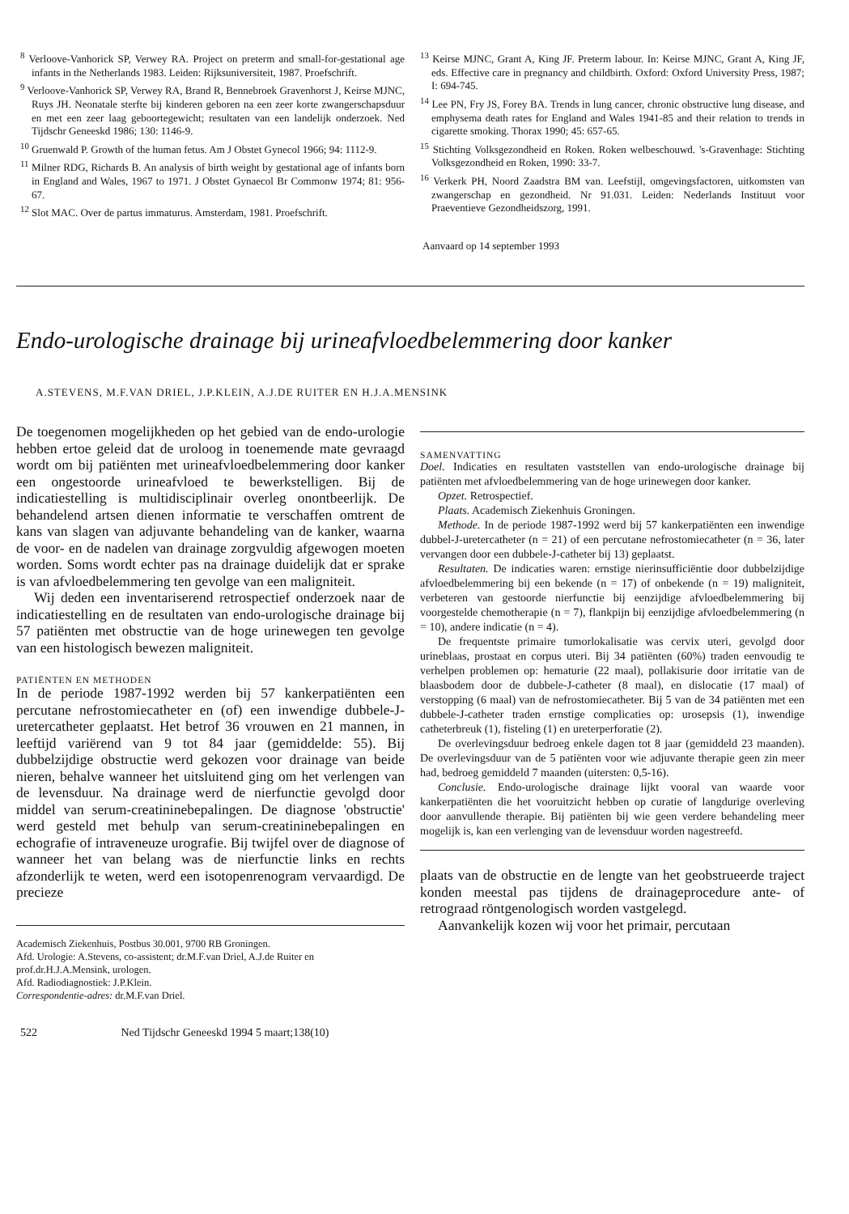<sup>8</sup> Verloove-Vanhorick SP, Verwey RA. Project on preterm and small-for-gestational age infants in the Netherlands 1983. Leiden: Rijksuniversiteit, 1987. Proefschrift.
<sup>9</sup> Verloove-Vanhorick SP, Verwey RA, Brand R, Bennebroek Gravenhorst J, Keirse MJNC, Ruys JH. Neonatale sterfte bij kinderen geboren na een zeer korte zwangerschapsduur en met een zeer laag geboortegewicht; resultaten van een landelijk onderzoek. Ned Tijdschr Geneeskd 1986; 130: 1146-9.
<sup>10</sup> Gruenwald P. Growth of the human fetus. Am J Obstet Gynecol 1966; 94: 1112-9.
<sup>11</sup> Milner RDG, Richards B. An analysis of birth weight by gestational age of infants born in England and Wales, 1967 to 1971. J Obstet Gynaecol Br Commonw 1974; 81: 956-67.
<sup>12</sup> Slot MAC. Over de partus immaturus. Amsterdam, 1981. Proefschrift.
<sup>13</sup> Keirse MJNC, Grant A, King JF. Preterm labour. In: Keirse MJNC, Grant A, King JF, eds. Effective care in pregnancy and childbirth. Oxford: Oxford University Press, 1987; I: 694-745.
<sup>14</sup> Lee PN, Fry JS, Forey BA. Trends in lung cancer, chronic obstructive lung disease, and emphysema death rates for England and Wales 1941-85 and their relation to trends in cigarette smoking. Thorax 1990; 45: 657-65.
<sup>15</sup> Stichting Volksgezondheid en Roken. Roken welbeschouwd. 's-Gravenhage: Stichting Volksgezondheid en Roken, 1990: 33-7.
<sup>16</sup> Verkerk PH, Noord Zaadstra BM van. Leefstijl, omgevingsfactoren, uitkomsten van zwangerschap en gezondheid. Nr 91.031. Leiden: Nederlands Instituut voor Praeventieve Gezondheidszorg, 1991.
Aanvaard op 14 september 1993
Endo-urologische drainage bij urineafvloedbelemmering door kanker
A.STEVENS, M.F.VAN DRIEL, J.P.KLEIN, A.J.DE RUITER EN H.J.A.MENSINK
De toegenomen mogelijkheden op het gebied van de endo-urologie hebben ertoe geleid dat de uroloog in toenemende mate gevraagd wordt om bij patiënten met urineafvloedbelemmering door kanker een ongestoorde urineafvloed te bewerkstelligen. Bij de indicatiestelling is multidisciplinair overleg onontbeerlijk. De behandelend artsen dienen informatie te verschaffen omtrent de kans van slagen van adjuvante behandeling van de kanker, waarna de voor- en de nadelen van drainage zorgvuldig afgewogen moeten worden. Soms wordt echter pas na drainage duidelijk dat er sprake is van afvloedbelemmering ten gevolge van een maligniteit.
Wij deden een inventariserend retrospectief onderzoek naar de indicatiestelling en de resultaten van endo-urologische drainage bij 57 patiënten met obstructie van de hoge urinewegen ten gevolge van een histologisch bewezen maligniteit.
PATIËNTEN EN METHODEN
In de periode 1987-1992 werden bij 57 kankerpatiënten een percutane nefrostomiecatheter en (of) een inwendige dubbele-J-uretercatheter geplaatst. Het betrof 36 vrouwen en 21 mannen, in leeftijd variërend van 9 tot 84 jaar (gemiddelde: 55). Bij dubbelzijdige obstructie werd gekozen voor drainage van beide nieren, behalve wanneer het uitsluitend ging om het verlengen van de levensduur. Na drainage werd de nierfunctie gevolgd door middel van serum-creatininebepalingen. De diagnose 'obstructie' werd gesteld met behulp van serum-creatininebepalingen en echografie of intraveneuze urografie. Bij twijfel over de diagnose of wanneer het van belang was de nierfunctie links en rechts afzonderlijk te weten, werd een isotopenrenogram vervaardigd. De precieze
Academisch Ziekenhuis, Postbus 30.001, 9700 RB Groningen.
Afd. Urologie: A.Stevens, co-assistent; dr.M.F.van Driel, A.J.de Ruiter en prof.dr.H.J.A.Mensink, urologen.
Afd. Radiodiagnostiek: J.P.Klein.
Correspondentie-adres: dr.M.F.van Driel.
522 Ned Tijdschr Geneeskd 1994 5 maart;138(10)
SAMENVATTING
Doel. Indicaties en resultaten vaststellen van endo-urologische drainage bij patiënten met afvloedbelemmering van de hoge urinewegen door kanker.
Opzet. Retrospectief.
Plaats. Academisch Ziekenhuis Groningen.
Methode. In de periode 1987-1992 werd bij 57 kankerpatiënten een inwendige dubbel-J-uretercatheter (n = 21) of een percutane nefrostomiecatheter (n = 36, later vervangen door een dubbele-J-catheter bij 13) geplaatst.
Resultaten. De indicaties waren: ernstige nierinsufficiëntie door dubbelzijdige afvloedbelemmering bij een bekende (n = 17) of onbekende (n = 19) maligniteit, verbeteren van gestoorde nierfunctie bij eenzijdige afvloedbelemmering bij voorgestelde chemotherapie (n = 7), flankpijn bij eenzijdige afvloedbelemmering (n = 10), andere indicatie (n = 4).
De frequentste primaire tumorlokalisatie was cervix uteri, gevolgd door urineblaas, prostaat en corpus uteri. Bij 34 patiënten (60%) traden eenvoudig te verhelpen problemen op: hematurie (22 maal), pollakisurie door irritatie van de blaasbodem door de dubbele-J-catheter (8 maal), en dislocatie (17 maal) of verstopping (6 maal) van de nefrostomiecatheter. Bij 5 van de 34 patiënten met een dubbele-J-catheter traden ernstige complicaties op: urosepsis (1), inwendige catheterbreuk (1), fisteling (1) en ureterperforatie (2).
De overlevingsduur bedroeg enkele dagen tot 8 jaar (gemiddeld 23 maanden). De overlevingsduur van de 5 patiënten voor wie adjuvante therapie geen zin meer had, bedroeg gemiddeld 7 maanden (uitersten: 0,5-16).
Conclusie. Endo-urologische drainage lijkt vooral van waarde voor kankerpatiënten die het vooruitzicht hebben op curatie of langdurige overleving door aanvullende therapie. Bij patiënten bij wie geen verdere behandeling meer mogelijk is, kan een verlenging van de levensduur worden nagestreefd.
plaats van de obstructie en de lengte van het geobstrueerde traject konden meestal pas tijdens de drainageprocedure ante- of retrograad röntgenologisch worden vastgelegd.
Aanvankelijk kozen wij voor het primair, percutaan